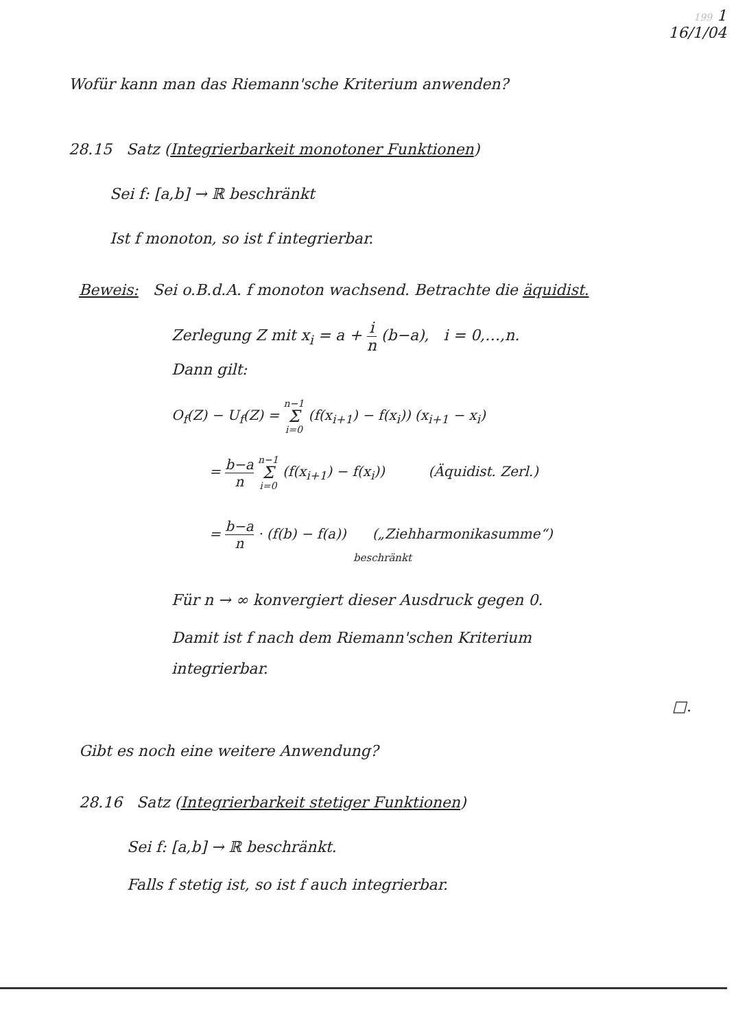199 1
16/1/04
Wofür kann man das Riemann'sche Kriterium anwenden?
28.15 Satz (Integrierbarkeit monotoner Funktionen)
Sei f: [a,b] → ℝ beschränkt
Ist f monoton, so ist f integrierbar.
Beweis: Sei o.B.d.A. f monoton wachsend. Betrachte die äquidist.
Zerlegung Z mit x<sub>i</sub> = a + i n (b−a), i = 0,…,n.
Dann gilt:
O<sub>f</sub>(Z) − U<sub>f</sub>(Z) = n−1 Σ i=0 (f(x<sub>i+1</sub>) − f(x<sub>i</sub>)) (x<sub>i+1</sub> − x<sub>i</sub>)
= b−a n n−1 Σ i=0 (f(x<sub>i+1</sub>) − f(x<sub>i</sub>)) (Äquidist. Zerl.)
= b−a n · (f(b) − f(a)) („Ziehharmonikasumme“)
beschränkt
Für n → ∞ konvergiert dieser Ausdruck gegen 0.
Damit ist f nach dem Riemann'schen Kriterium
integrierbar.
□.
Gibt es noch eine weitere Anwendung?
28.16 Satz (Integrierbarkeit stetiger Funktionen)
Sei f: [a,b] → ℝ beschränkt.
Falls f stetig ist, so ist f auch integrierbar.